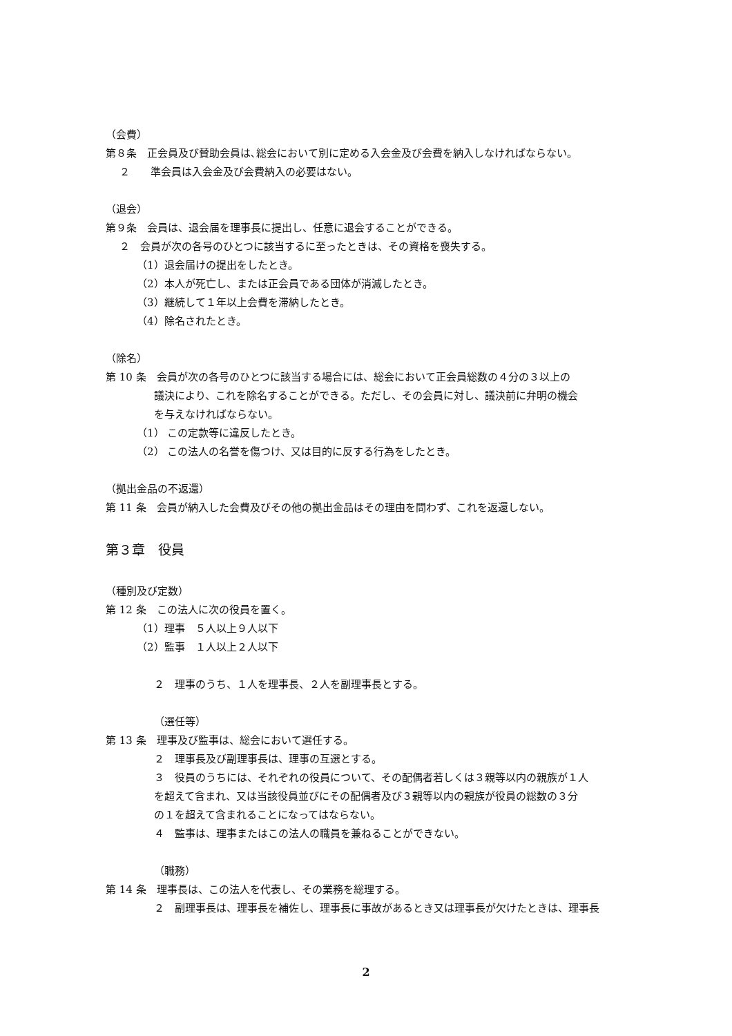（会費）
第８条　正会員及び賛助会員は､総会において別に定める入会金及び会費を納入しなければならない。
２　　準会員は入会金及び会費納入の必要はない。
（退会）
第９条　会員は、退会届を理事長に提出し、任意に退会することができる。
２　会員が次の各号のひとつに該当するに至ったときは、その資格を喪失する。
（1）退会届けの提出をしたとき。
（2）本人が死亡し、または正会員である団体が消滅したとき。
（3）継続して１年以上会費を滞納したとき。
（4）除名されたとき。
（除名）
第 10 条　会員が次の各号のひとつに該当する場合には、総会において正会員総数の４分の３以上の
議決により、これを除名することができる。ただし、その会員に対し、議決前に弁明の機会
を与えなければならない。
（1） この定款等に違反したとき。
（2） この法人の名誉を傷つけ、又は目的に反する行為をしたとき。
（拠出金品の不返還）
第 11 条　会員が納入した会費及びその他の拠出金品はその理由を問わず、これを返還しない。
第３章　役員
（種別及び定数）
第 12 条　この法人に次の役員を置く。
（1）理事　５人以上９人以下
（2）監事　１人以上２人以下
２　理事のうち、１人を理事長、２人を副理事長とする。
（選任等）
第 13 条　理事及び監事は、総会において選任する。
２　理事長及び副理事長は、理事の互選とする。
３　役員のうちには、それぞれの役員について、その配偶者若しくは３親等以内の親族が１人
を超えて含まれ、又は当該役員並びにその配偶者及び３親等以内の親族が役員の総数の３分
の１を超えて含まれることになってはならない。
４　監事は、理事またはこの法人の職員を兼ねることができない。
（職務）
第 14 条　理事長は、この法人を代表し、その業務を総理する。
２　副理事長は、理事長を補佐し、理事長に事故があるとき又は理事長が欠けたときは、理事長
2